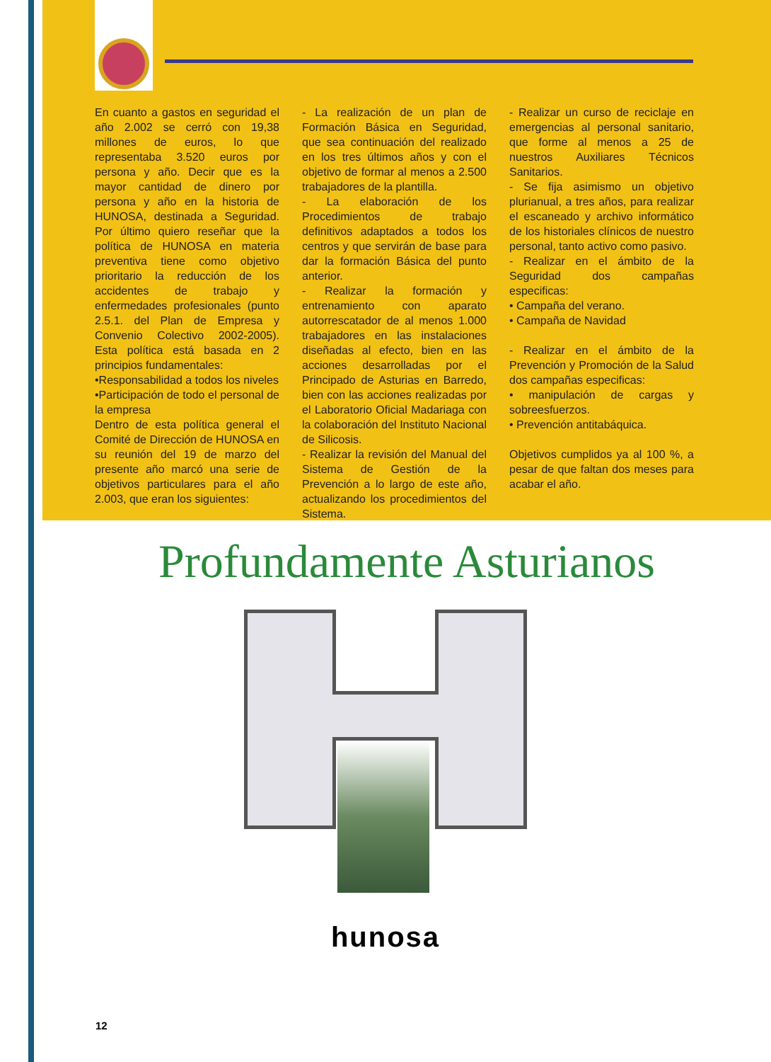En cuanto a gastos en seguridad el año 2.002 se cerró con 19,38 millones de euros, lo que representaba 3.520 euros por persona y año. Decir que es la mayor cantidad de dinero por persona y año en la historia de HUNOSA, destinada a Seguridad. Por último quiero reseñar que la política de HUNOSA en materia preventiva tiene como objetivo prioritario la reducción de los accidentes de trabajo y enfermedades profesionales (punto 2.5.1. del Plan de Empresa y Convenio Colectivo 2002-2005). Esta política está basada en 2 principios fundamentales:
•Responsabilidad a todos los niveles
•Participación de todo el personal de la empresa
Dentro de esta política general el Comité de Dirección de HUNOSA en su reunión del 19 de marzo del presente año marcó una serie de objetivos particulares para el año 2.003, que eran los siguientes:
- La realización de un plan de Formación Básica en Seguridad, que sea continuación del realizado en los tres últimos años y con el objetivo de formar al menos a 2.500 trabajadores de la plantilla.
- La elaboración de los Procedimientos de trabajo definitivos adaptados a todos los centros y que servirán de base para dar la formación Básica del punto anterior.
- Realizar la formación y entrenamiento con aparato autorrescatador de al menos 1.000 trabajadores en las instalaciones diseñadas al efecto, bien en las acciones desarrolladas por el Principado de Asturias en Barredo, bien con las acciones realizadas por el Laboratorio Oficial Madariaga con la colaboración del Instituto Nacional de Silicosis.
- Realizar la revisión del Manual del Sistema de Gestión de la Prevención a lo largo de este año, actualizando los procedimientos del Sistema.
- Realizar un curso de reciclaje en emergencias al personal sanitario, que forme al menos a 25 de nuestros Auxiliares Técnicos Sanitarios.
- Se fija asimismo un objetivo plurianual, a tres años, para realizar el escaneado y archivo informático de los historiales clínicos de nuestro personal, tanto activo como pasivo.
- Realizar en el ámbito de la Seguridad dos campañas especificas:
• Campaña del verano.
• Campaña de Navidad
- Realizar en el ámbito de la Prevención y Promoción de la Salud dos campañas especificas:
• manipulación de cargas y sobreesfuerzos.
• Prevención antitabáquica.
Objetivos cumplidos ya al 100 %, a pesar de que faltan dos meses para acabar el año.
Profundamente Asturianos
hunosa
12